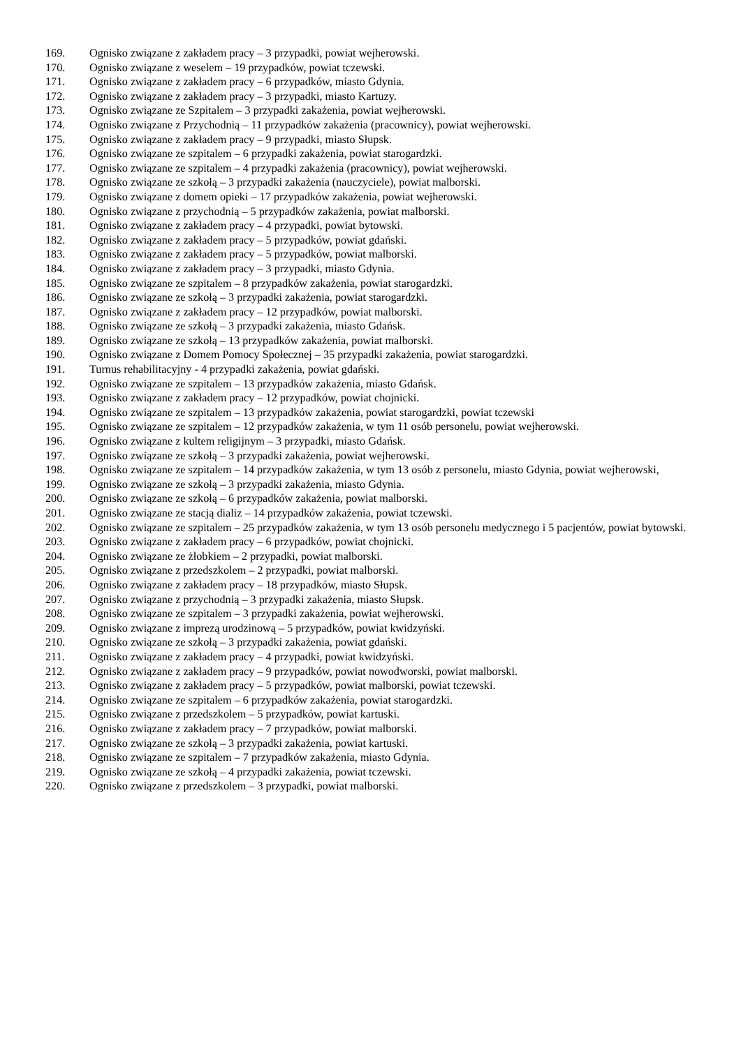169. Ognisko związane z zakładem pracy – 3 przypadki, powiat wejherowski.
170. Ognisko związane z weselem – 19 przypadków, powiat tczewski.
171. Ognisko związane z zakładem pracy – 6 przypadków, miasto Gdynia.
172. Ognisko związane z zakładem pracy – 3 przypadki, miasto Kartuzy.
173. Ognisko związane ze Szpitalem – 3 przypadki zakażenia, powiat wejherowski.
174. Ognisko związane z Przychodnią – 11 przypadków zakażenia (pracownicy), powiat wejherowski.
175. Ognisko związane z zakładem pracy – 9 przypadki, miasto Słupsk.
176. Ognisko związane ze szpitalem – 6 przypadki zakażenia, powiat starogardzki.
177. Ognisko związane ze szpitalem – 4 przypadki zakażenia (pracownicy), powiat wejherowski.
178. Ognisko związane ze szkołą – 3 przypadki zakażenia (nauczyciele), powiat malborski.
179. Ognisko związane z domem opieki – 17 przypadków zakażenia, powiat wejherowski.
180. Ognisko związane z przychodnią – 5 przypadków zakażenia, powiat malborski.
181. Ognisko związane z zakładem pracy – 4 przypadki, powiat bytowski.
182. Ognisko związane z zakładem pracy – 5 przypadków, powiat gdański.
183. Ognisko związane z zakładem pracy – 5 przypadków, powiat malborski.
184. Ognisko związane z zakładem pracy – 3 przypadki, miasto Gdynia.
185. Ognisko związane ze szpitalem – 8 przypadków zakażenia, powiat starogardzki.
186. Ognisko związane ze szkołą – 3 przypadki zakażenia, powiat starogardzki.
187. Ognisko związane z zakładem pracy – 12 przypadków, powiat malborski.
188. Ognisko związane ze szkołą – 3 przypadki zakażenia, miasto Gdańsk.
189. Ognisko związane ze szkołą – 13 przypadków zakażenia, powiat malborski.
190. Ognisko związane z Domem Pomocy Społecznej – 35 przypadki zakażenia, powiat starogardzki.
191. Turnus rehabilitacyjny - 4 przypadki zakażenia, powiat gdański.
192. Ognisko związane ze szpitalem – 13 przypadków zakażenia, miasto Gdańsk.
193. Ognisko związane z zakładem pracy – 12 przypadków, powiat chojnicki.
194. Ognisko związane ze szpitalem – 13 przypadków zakażenia, powiat starogardzki, powiat tczewski
195. Ognisko związane ze szpitalem – 12 przypadków zakażenia, w tym 11 osób personelu, powiat wejherowski.
196. Ognisko związane z kultem religijnym – 3 przypadki, miasto Gdańsk.
197. Ognisko związane ze szkołą – 3 przypadki zakażenia, powiat wejherowski.
198. Ognisko związane ze szpitalem – 14 przypadków zakażenia, w tym 13 osób z personelu, miasto Gdynia, powiat wejherowski,
199. Ognisko związane ze szkołą – 3 przypadki zakażenia, miasto Gdynia.
200. Ognisko związane ze szkołą – 6 przypadków zakażenia, powiat malborski.
201. Ognisko związane ze stacją dializ – 14 przypadków zakażenia, powiat tczewski.
202. Ognisko związane ze szpitalem – 25 przypadków zakażenia, w tym 13 osób personelu medycznego i 5 pacjentów, powiat bytowski.
203. Ognisko związane z zakładem pracy – 6 przypadków, powiat chojnicki.
204. Ognisko związane ze żłobkiem – 2 przypadki, powiat malborski.
205. Ognisko związane z przedszkolem – 2 przypadki, powiat malborski.
206. Ognisko związane z zakładem pracy – 18 przypadków, miasto Słupsk.
207. Ognisko związane z przychodnią – 3 przypadki zakażenia, miasto Słupsk.
208. Ognisko związane ze szpitalem – 3 przypadki zakażenia, powiat wejherowski.
209. Ognisko związane z imprezą urodzinową – 5 przypadków, powiat kwidzyński.
210. Ognisko związane ze szkołą – 3 przypadki zakażenia, powiat gdański.
211. Ognisko związane z zakładem pracy – 4 przypadki, powiat kwidzyński.
212. Ognisko związane z zakładem pracy – 9 przypadków, powiat nowodworski, powiat malborski.
213. Ognisko związane z zakładem pracy – 5 przypadków, powiat malborski, powiat tczewski.
214. Ognisko związane ze szpitalem – 6 przypadków zakażenia, powiat starogardzki.
215. Ognisko związane z przedszkolem – 5 przypadków, powiat kartuski.
216. Ognisko związane z zakładem pracy – 7 przypadków, powiat malborski.
217. Ognisko związane ze szkołą – 3 przypadki zakażenia, powiat kartuski.
218. Ognisko związane ze szpitalem – 7 przypadków zakażenia, miasto Gdynia.
219. Ognisko związane ze szkołą – 4 przypadki zakażenia, powiat tczewski.
220. Ognisko związane z przedszkolem – 3 przypadki, powiat malborski.